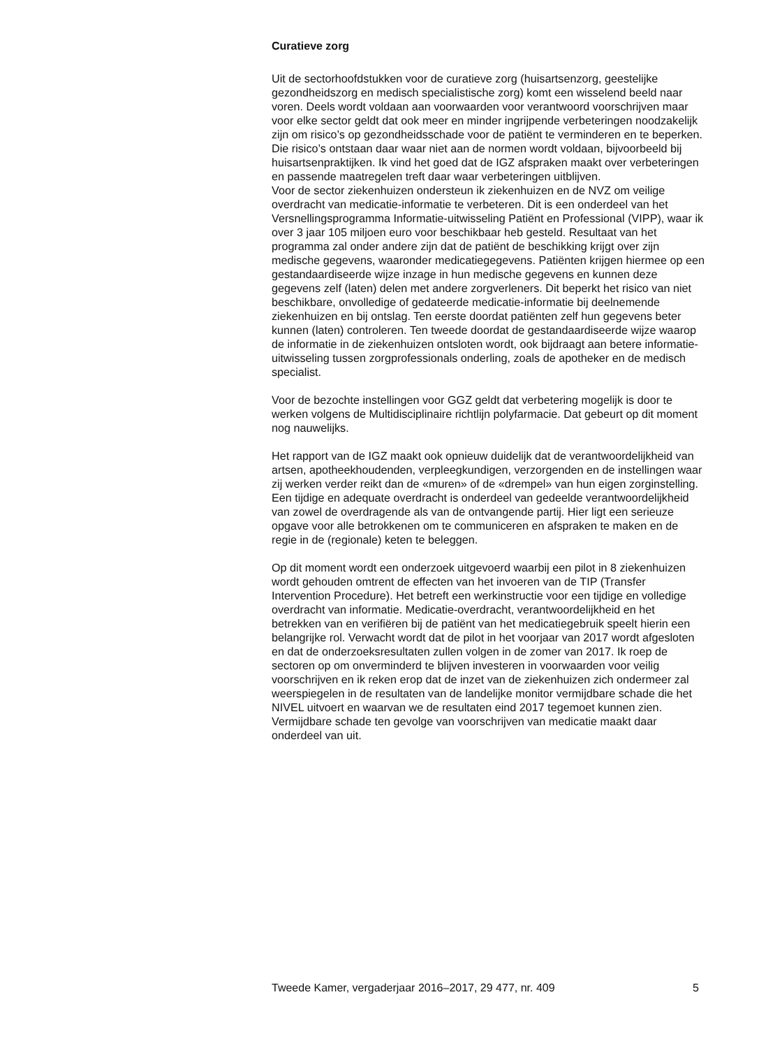Curatieve zorg
Uit de sectorhoofdstukken voor de curatieve zorg (huisartsenzorg, geestelijke gezondheidszorg en medisch specialistische zorg) komt een wisselend beeld naar voren. Deels wordt voldaan aan voorwaarden voor verantwoord voorschrijven maar voor elke sector geldt dat ook meer en minder ingrijpende verbeteringen noodzakelijk zijn om risico’s op gezondheidsschade voor de patiënt te verminderen en te beperken. Die risico’s ontstaan daar waar niet aan de normen wordt voldaan, bijvoorbeeld bij huisartsenpraktijken. Ik vind het goed dat de IGZ afspraken maakt over verbeteringen en passende maatregelen treft daar waar verbeteringen uitblijven.
Voor de sector ziekenhuizen ondersteun ik ziekenhuizen en de NVZ om veilige overdracht van medicatie-informatie te verbeteren. Dit is een onderdeel van het Versnellingsprogramma Informatie-uitwisseling Patiënt en Professional (VIPP), waar ik over 3 jaar 105 miljoen euro voor beschikbaar heb gesteld. Resultaat van het programma zal onder andere zijn dat de patiënt de beschikking krijgt over zijn medische gegevens, waaronder medicatiegegevens. Patiënten krijgen hiermee op een gestandaardiseerde wijze inzage in hun medische gegevens en kunnen deze gegevens zelf (laten) delen met andere zorgverleners. Dit beperkt het risico van niet beschikbare, onvolledige of gedateerde medicatie-informatie bij deelnemende ziekenhuizen en bij ontslag. Ten eerste doordat patiënten zelf hun gegevens beter kunnen (laten) controleren. Ten tweede doordat de gestandaardiseerde wijze waarop de informatie in de ziekenhuizen ontsloten wordt, ook bijdraagt aan betere informatie-uitwisseling tussen zorgprofessionals onderling, zoals de apotheker en de medisch specialist.
Voor de bezochte instellingen voor GGZ geldt dat verbetering mogelijk is door te werken volgens de Multidisciplinaire richtlijn polyfarmacie. Dat gebeurt op dit moment nog nauwelijks.
Het rapport van de IGZ maakt ook opnieuw duidelijk dat de verantwoordelijkheid van artsen, apotheekhoudenden, verpleegkundigen, verzorgenden en de instellingen waar zij werken verder reikt dan de «muren» of de «drempel» van hun eigen zorginstelling. Een tijdige en adequate overdracht is onderdeel van gedeelde verantwoordelijkheid van zowel de overdragende als van de ontvangende partij. Hier ligt een serieuze opgave voor alle betrokkenen om te communiceren en afspraken te maken en de regie in de (regionale) keten te beleggen.
Op dit moment wordt een onderzoek uitgevoerd waarbij een pilot in 8 ziekenhuizen wordt gehouden omtrent de effecten van het invoeren van de TIP (Transfer Intervention Procedure). Het betreft een werkinstructie voor een tijdige en volledige overdracht van informatie. Medicatie-overdracht, verantwoordelijkheid en het betrekken van en verifiëren bij de patiënt van het medicatiegebruik speelt hierin een belangrijke rol. Verwacht wordt dat de pilot in het voorjaar van 2017 wordt afgesloten en dat de onderzoeksresultaten zullen volgen in de zomer van 2017. Ik roep de sectoren op om onverminderd te blijven investeren in voorwaarden voor veilig voorschrijven en ik reken erop dat de inzet van de ziekenhuizen zich ondermeer zal weerspiegelen in de resultaten van de landelijke monitor vermijdbare schade die het NIVEL uitvoert en waarvan we de resultaten eind 2017 tegemoet kunnen zien. Vermijdbare schade ten gevolge van voorschrijven van medicatie maakt daar onderdeel van uit.
Tweede Kamer, vergaderjaar 2016–2017, 29 477, nr. 409 5